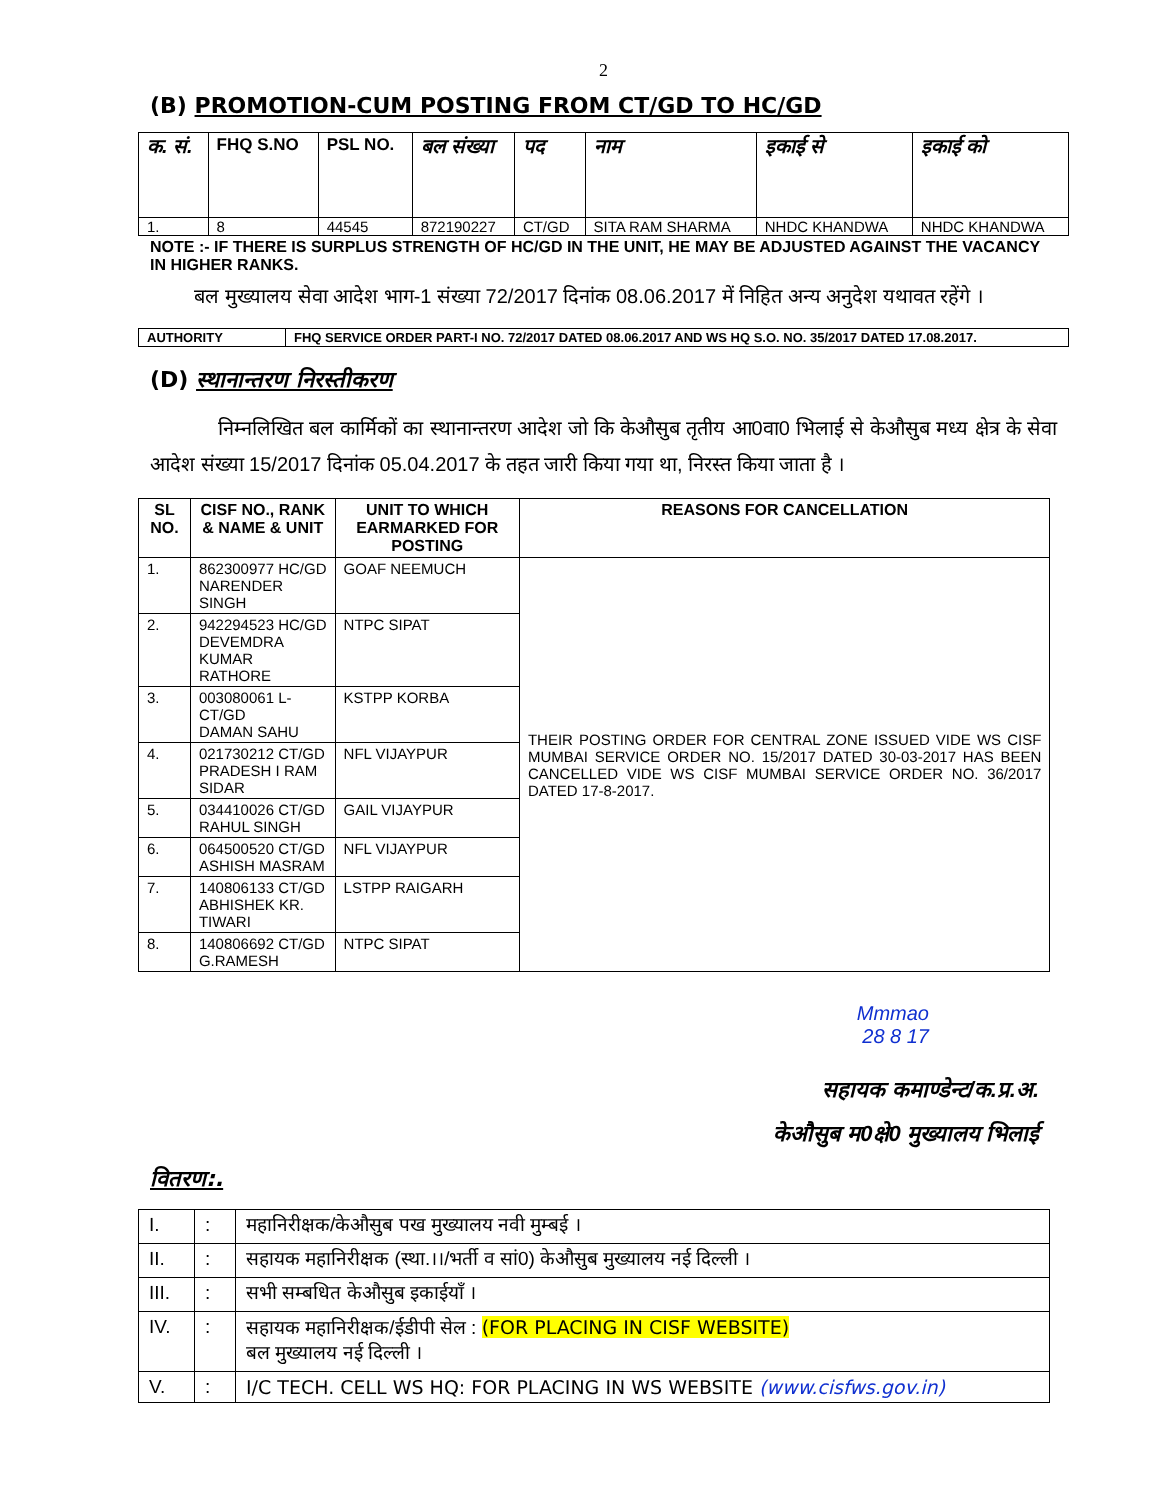2
(B) PROMOTION-CUM POSTING FROM CT/GD TO HC/GD
| क. सं. | FHQ S.NO | PSL NO. | बल संख्या | पद | नाम | इकाई से | इकाई को |
| --- | --- | --- | --- | --- | --- | --- | --- |
| 1. | 8 | 44545 | 872190227 | CT/GD | SITA RAM SHARMA | NHDC KHANDWA | NHDC KHANDWA |
NOTE :- IF THERE IS SURPLUS STRENGTH OF HC/GD IN THE UNIT, HE MAY BE ADJUSTED AGAINST THE VACANCY IN HIGHER RANKS.
बल मुख्यालय सेवा आदेश भाग-1 संख्या 72/2017 दिनांक 08.06.2017 में निहित अन्य अनुदेश यथावत रहेंगे ।
| AUTHORITY | FHQ SERVICE ORDER PART-I NO. 72/2017 DATED 08.06.2017 AND WS HQ S.O. NO. 35/2017 DATED 17.08.2017. |
(D) स्थानान्तरण निरस्तीकरण
निम्नलिखित बल कार्मिकों का स्थानान्तरण आदेश जो कि केऔसुब तृतीय आ0वा0 भिलाई से केऔसुब मध्य क्षेत्र के सेवा आदेश संख्या 15/2017 दिनांक 05.04.2017 के तहत जारी किया गया था, निरस्त किया जाता है ।
| SL NO. | CISF NO., RANK & NAME & UNIT | UNIT TO WHICH EARMARKED FOR POSTING | REASONS FOR CANCELLATION |
| --- | --- | --- | --- |
| 1. | 862300977 HC/GD NARENDER SINGH | GOAF NEEMUCH | THEIR POSTING ORDER FOR CENTRAL ZONE ISSUED VIDE WS CISF MUMBAI SERVICE ORDER NO. 15/2017 DATED 30-03-2017 HAS BEEN CANCELLED VIDE WS CISF MUMBAI SERVICE ORDER NO. 36/2017 DATED 17-8-2017. |
| 2. | 942294523 HC/GD DEVEMDRA KUMAR RATHORE | NTPC SIPAT | |
| 3. | 003080061 L-CT/GD DAMAN SAHU | KSTPP KORBA | |
| 4. | 021730212 CT/GD PRADESH I RAM SIDAR | NFL VIJAYPUR | |
| 5. | 034410026 CT/GD RAHUL SINGH | GAIL VIJAYPUR | |
| 6. | 064500520 CT/GD ASHISH MASRAM | NFL VIJAYPUR | |
| 7. | 140806133 CT/GD ABHISHEK KR. TIWARI | LSTPP RAIGARH | |
| 8. | 140806692 CT/GD G.RAMESH | NTPC SIPAT | |
Mmmao
28 8 17
सहायक कमाण्डेन्ट/क.प्र.अ.
केऔसुब म0क्षे0 मुख्यालय भिलाई
वितरण:.
| I. | : | महानिरीक्षक/केऔसुब पख मुख्यालय नवी मुम्बई । |
| II. | : | सहायक महानिरीक्षक (स्था.।।/भर्ती व सां0) केऔसुब मुख्यालय नई दिल्ली । |
| III. | : | सभी सम्बधित केऔसुब इकाईयॉं । |
| IV. | : | सहायक महानिरीक्षक/ईडीपी सेल : (FOR PLACING IN CISF WEBSITE) बल मुख्यालय नई दिल्ली । |
| V. | : | I/C TECH. CELL WS HQ: FOR PLACING IN WS WEBSITE (www.cisfws.gov.in) |